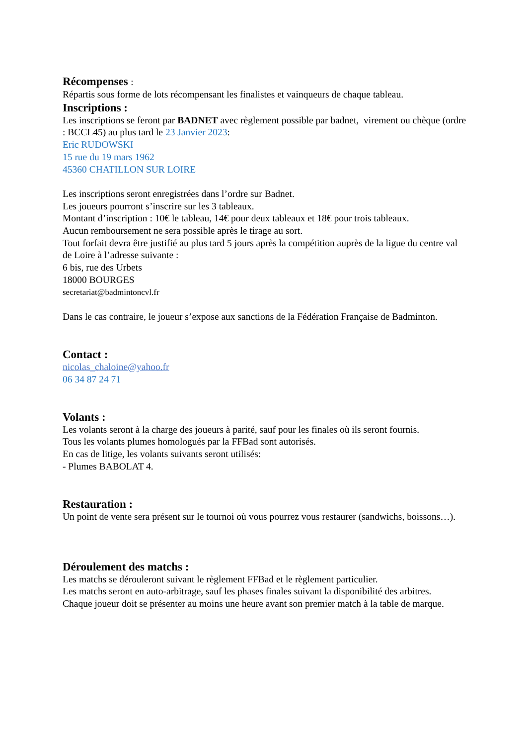Récompenses :
Répartis sous forme de lots récompensant les finalistes et vainqueurs de chaque tableau.
Inscriptions :
Les inscriptions se feront par BADNET avec règlement possible par badnet, virement ou chèque (ordre : BCCL45) au plus tard le 23 Janvier 2023:
Eric RUDOWSKI
15 rue du 19 mars 1962
45360 CHATILLON SUR LOIRE
Les inscriptions seront enregistrées dans l’ordre sur Badnet.
Les joueurs pourront s’inscrire sur les 3 tableaux.
Montant d’inscription : 10€ le tableau, 14€ pour deux tableaux et 18€ pour trois tableaux.
Aucun remboursement ne sera possible après le tirage au sort.
Tout forfait devra être justifié au plus tard 5 jours après la compétition auprès de la ligue du centre val de Loire à l’adresse suivante :
6 bis, rue des Urbets
18000 BOURGES
secretariat@badmintoncvl.fr
Dans le cas contraire, le joueur s’expose aux sanctions de la Fédération Française de Badminton.
Contact :
nicolas_chaloine@yahoo.fr
06 34 87 24 71
Volants :
Les volants seront à la charge des joueurs à parité, sauf pour les finales où ils seront fournis.
Tous les volants plumes homologués par la FFBad sont autorisés.
En cas de litige, les volants suivants seront utilisés:
- Plumes BABOLAT 4.
Restauration :
Un point de vente sera présent sur le tournoi où vous pourrez vous restaurer (sandwichs, boissons…).
Déroulement des matchs :
Les matchs se dérouleront suivant le règlement FFBad et le règlement particulier.
Les matchs seront en auto-arbitrage, sauf les phases finales suivant la disponibilité des arbitres.
Chaque joueur doit se présenter au moins une heure avant son premier match à la table de marque.